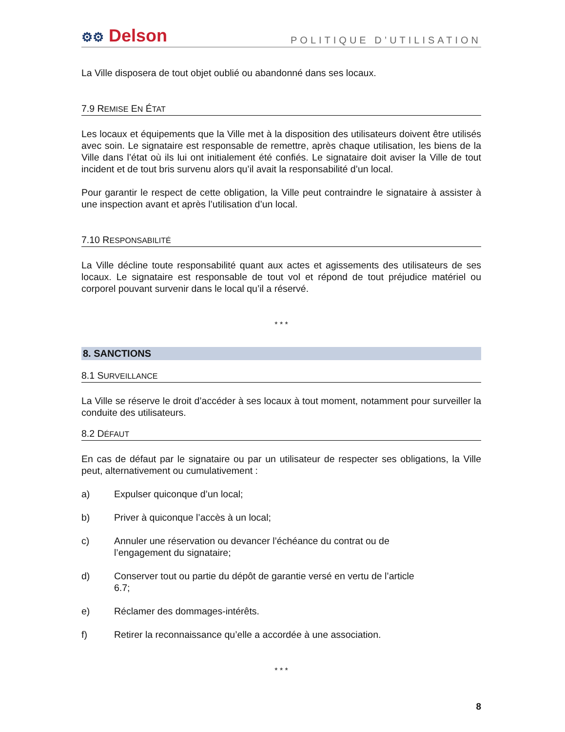⚙⚙ Delson
POLITIQUE D’UTILISATION
La Ville disposera de tout objet oublié ou abandonné dans ses locaux.
7.9 REMISE EN ÉTAT
Les locaux et équipements que la Ville met à la disposition des utilisateurs doivent être utilisés avec soin. Le signataire est responsable de remettre, après chaque utilisation, les biens de la Ville dans l’état où ils lui ont initialement été confiés. Le signataire doit aviser la Ville de tout incident et de tout bris survenu alors qu’il avait la responsabilité d’un local.
Pour garantir le respect de cette obligation, la Ville peut contraindre le signataire à assister à une inspection avant et après l’utilisation d’un local.
7.10 RESPONSABILITÉ
La Ville décline toute responsabilité quant aux actes et agissements des utilisateurs de ses locaux. Le signataire est responsable de tout vol et répond de tout préjudice matériel ou corporel pouvant survenir dans le local qu’il a réservé.
* * *
8. SANCTIONS
8.1 SURVEILLANCE
La Ville se réserve le droit d’accéder à ses locaux à tout moment, notamment pour surveiller la conduite des utilisateurs.
8.2 DÉFAUT
En cas de défaut par le signataire ou par un utilisateur de respecter ses obligations, la Ville peut, alternativement ou cumulativement :
a) Expulser quiconque d’un local;
b) Priver à quiconque l’accès à un local;
c) Annuler une réservation ou devancer l’échéance du contrat ou de
l’engagement du signataire;
d) Conserver tout ou partie du dépôt de garantie versé en vertu de l’article
6.7;
e) Réclamer des dommages-intérêts.
f) Retirer la reconnaissance qu’elle a accordée à une association.
* * *
8